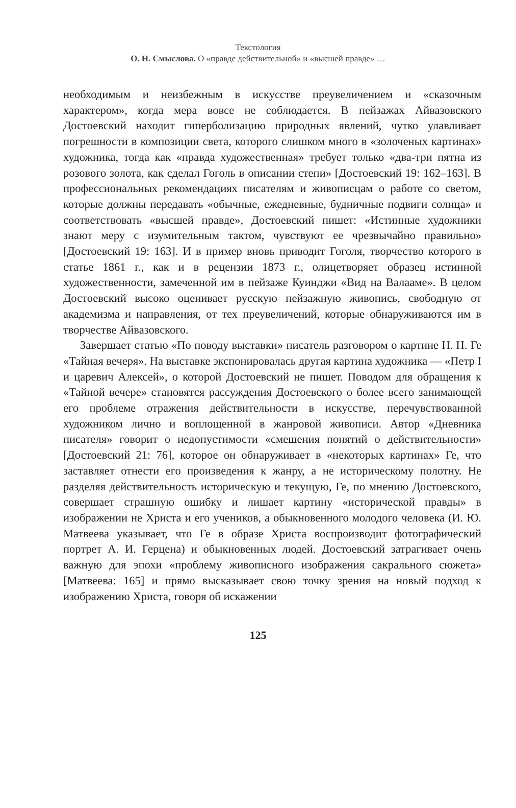Текстология
О. Н. Смыслова. О «правде действительной» и «высшей правде» …
необходимым и неизбежным в искусстве преувеличением и «сказочным характером», когда мера вовсе не соблюдается. В пейзажах Айвазовского Достоевский находит гиперболизацию природных явлений, чутко улавливает погрешности в композиции света, которого слишком много в «золоченых картинах» художника, тогда как «правда художественная» требует только «два-три пятна из розового золота, как сделал Гоголь в описании степи» [Достоевский 19: 162–163]. В профессиональных рекомендациях писателям и живописцам о работе со светом, которые должны передавать «обычные, ежедневные, будничные подвиги солнца» и соответствовать «высшей правде», Достоевский пишет: «Истинные художники знают меру с изумительным тактом, чувствуют ее чрезвычайно правильно» [Достоевский 19: 163]. И в пример вновь приводит Гоголя, творчество которого в статье 1861 г., как и в рецензии 1873 г., олицетворяет образец истинной художественности, замеченной им в пейзаже Куинджи «Вид на Валааме». В целом Достоевский высоко оценивает русскую пейзажную живопись, свободную от академизма и направления, от тех преувеличений, которые обнаруживаются им в творчестве Айвазовского.
Завершает статью «По поводу выставки» писатель разговором о картине Н. Н. Ге «Тайная вечеря». На выставке экспонировалась другая картина художника — «Петр I и царевич Алексей», о которой Достоевский не пишет. Поводом для обращения к «Тайной вечере» становятся рассуждения Достоевского о более всего занимающей его проблеме отражения действительности в искусстве, перечувствованной художником лично и воплощенной в жанровой живописи. Автор «Дневника писателя» говорит о недопустимости «смешения понятий о действительности» [Достоевский 21: 76], которое он обнаруживает в «некоторых картинах» Ге, что заставляет отнести его произведения к жанру, а не историческому полотну. Не разделяя действительность историческую и текущую, Ге, по мнению Достоевского, совершает страшную ошибку и лишает картину «исторической правды» в изображении не Христа и его учеников, а обыкновенного молодого человека (И. Ю. Матвеева указывает, что Ге в образе Христа воспроизводит фотографический портрет А. И. Герцена) и обыкновенных людей. Достоевский затрагивает очень важную для эпохи «проблему живописного изображения сакрального сюжета» [Матвеева: 165] и прямо высказывает свою точку зрения на новый подход к изображению Христа, говоря об искажении
125